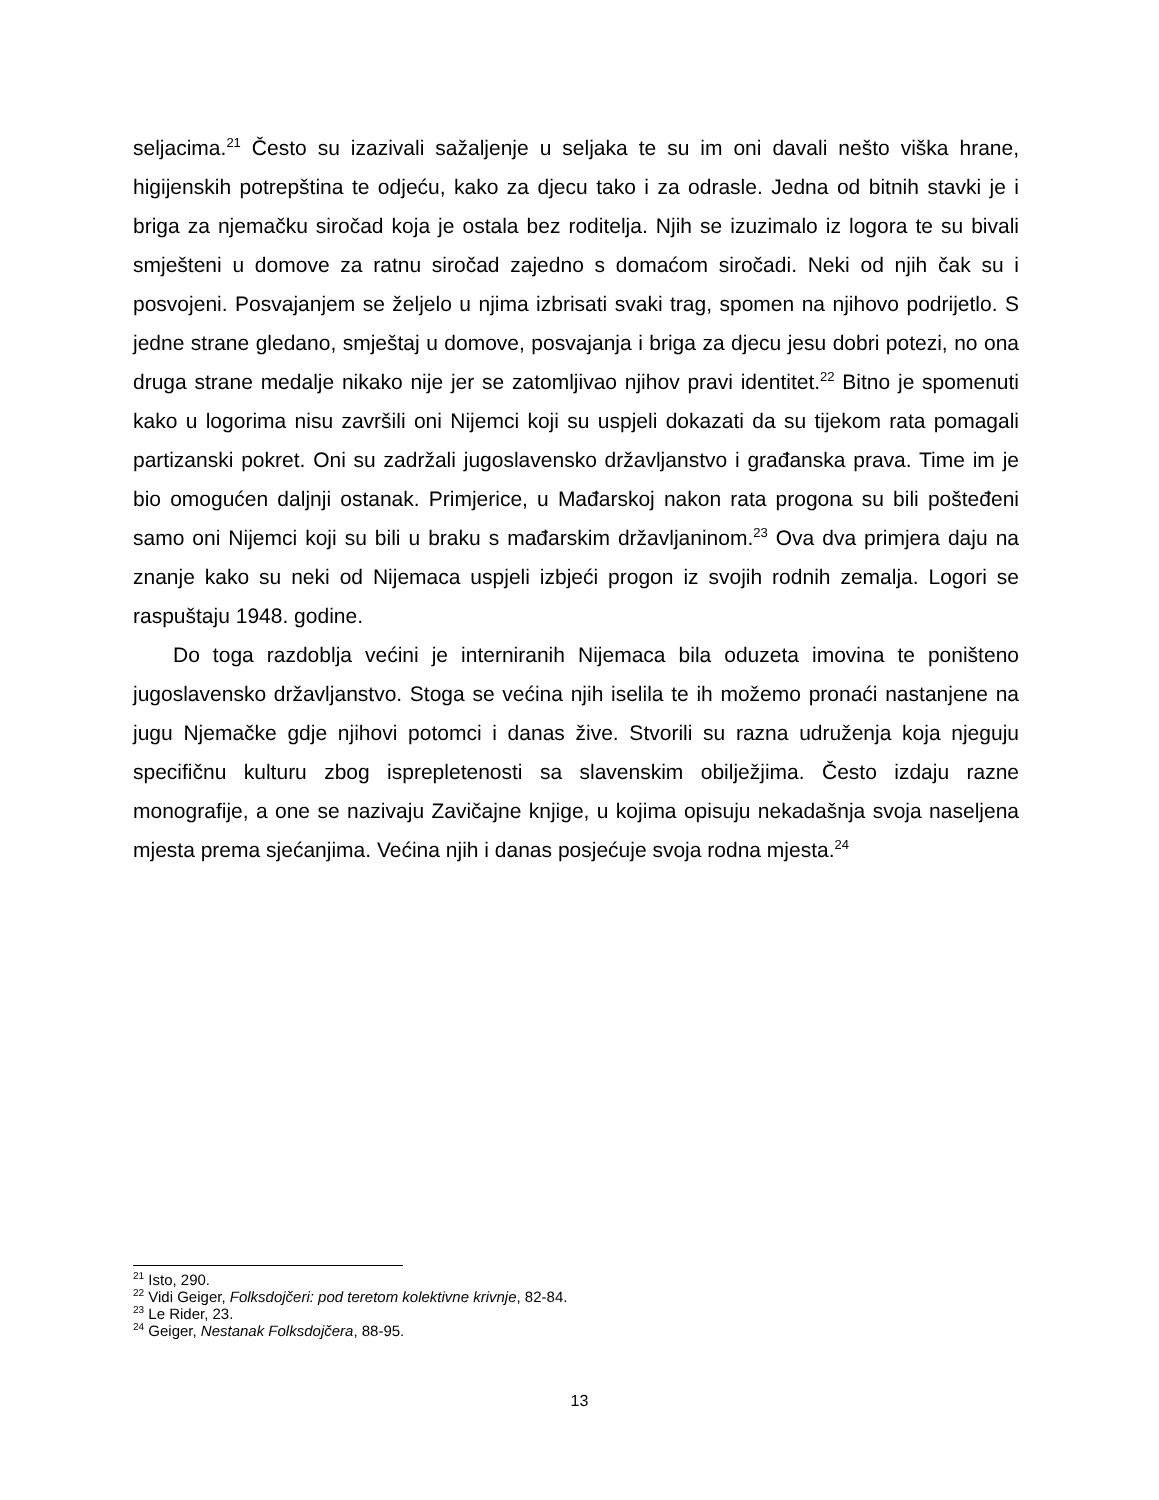seljacima.<sup>21</sup> Često su izazivali sažaljenje u seljaka te su im oni davali nešto viška hrane, higijenskih potrepština te odjeću, kako za djecu tako i za odrasle. Jedna od bitnih stavki je i briga za njemačku siročad koja je ostala bez roditelja. Njih se izuzimalo iz logora te su bivali smješteni u domove za ratnu siročad zajedno s domaćom siročadi. Neki od njih čak su i posvojeni. Posvajanjem se željelo u njima izbrisati svaki trag, spomen na njihovo podrijetlo. S jedne strane gledano, smještaj u domove, posvajanja i briga za djecu jesu dobri potezi, no ona druga strane medalje nikako nije jer se zatomljivao njihov pravi identitet.<sup>22</sup> Bitno je spomenuti kako u logorima nisu završili oni Nijemci koji su uspjeli dokazati da su tijekom rata pomagali partizanski pokret. Oni su zadržali jugoslavensko državljanstvo i građanska prava. Time im je bio omogućen daljnji ostanak. Primjerice, u Mađarskoj nakon rata progona su bili pošteđeni samo oni Nijemci koji su bili u braku s mađarskim državljaninom.<sup>23</sup> Ova dva primjera daju na znanje kako su neki od Nijemaca uspjeli izbjeći progon iz svojih rodnih zemalja. Logori se raspuštaju 1948. godine.
Do toga razdoblja većini je interniranih Nijemaca bila oduzeta imovina te poništeno jugoslavensko državljanstvo. Stoga se većina njih iselila te ih možemo pronaći nastanjene na jugu Njemačke gdje njihovi potomci i danas žive. Stvorili su razna udruženja koja njeguju specifičnu kulturu zbog isprepletenosti sa slavenskim obilježjima. Često izdaju razne monografije, a one se nazivaju Zavičajne knjige, u kojima opisuju nekadašnja svoja naseljena mjesta prema sjećanjima. Većina njih i danas posjećuje svoja rodna mjesta.<sup>24</sup>
<sup>21</sup> Isto, 290.
<sup>22</sup> Vidi Geiger, Folksdojčeri: pod teretom kolektivne krivnje, 82-84.
<sup>23</sup> Le Rider, 23.
<sup>24</sup> Geiger, Nestanak Folksdojčera, 88-95.
13